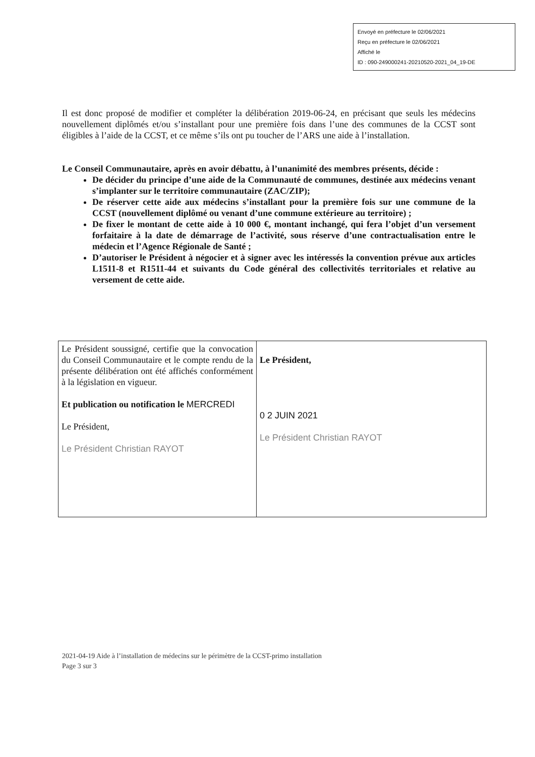Envoyé en préfecture le 02/06/2021
Reçu en préfecture le 02/06/2021
Affiché le
ID : 090-249000241-20210520-2021_04_19-DE
Il est donc proposé de modifier et compléter la délibération 2019-06-24, en précisant que seuls les médecins nouvellement diplômés et/ou s’installant pour une première fois dans l’une des communes de la CCST sont éligibles à l’aide de la CCST, et ce même s’ils ont pu toucher de l’ARS une aide à l’installation.
Le Conseil Communautaire, après en avoir débattu, à l’unanimité des membres présents, décide :
De décider du principe d’une aide de la Communauté de communes, destinée aux médecins venant s’implanter sur le territoire communautaire (ZAC/ZIP);
De réserver cette aide aux médecins s’installant pour la première fois sur une commune de la CCST (nouvellement diplômé ou venant d’une commune extérieure au territoire) ;
De fixer le montant de cette aide à 10 000 €, montant inchangé, qui fera l’objet d’un versement forfaitaire à la date de démarrage de l’activité, sous réserve d’une contractualisation entre le médecin et l’Agence Régionale de Santé ;
D’autoriser le Président à négocier et à signer avec les intéressés la convention prévue aux articles L1511-8 et R1511-44 et suivants du Code général des collectivités territoriales et relative au versement de cette aide.
| Le Président soussigné, certifie que la convocation du Conseil Communautaire et le compte rendu de la présente délibération ont été affichés conformément à la législation en vigueur. Et publication ou notification le MERCREDI Le Président, Le Président Christian RAYOT | Le Président, 0 2 JUIN 2021 Le Président Christian RAYOT |
2021-04-19 Aide à l’installation de médecins sur le périmètre de la CCST-primo installation
Page 3 sur 3